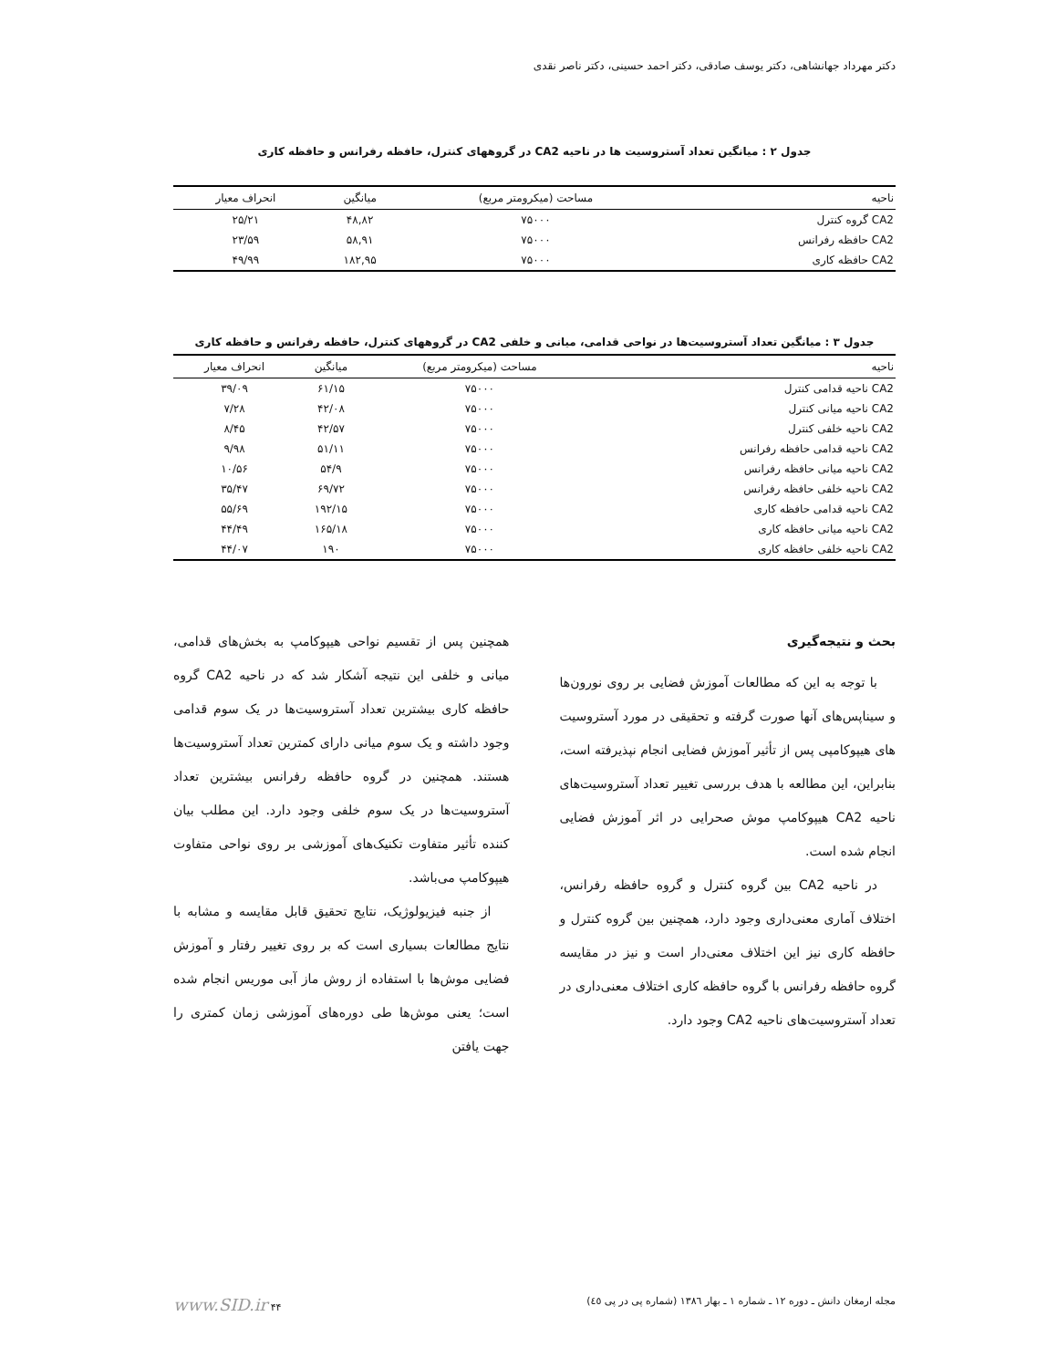دکتر مهرداد جهانشاهی، دکتر یوسف صادقی، دکتر احمد حسینی، دکتر ناصر نقدی
جدول ۲ : میانگین تعداد آستروسیت ها در ناحیه CA2 در گروههای کنترل، حافظه رفرانس و حافظه کاری
| ناحیه | مساحت (میکرومتر مربع) | میانگین | انحراف معیار |
| --- | --- | --- | --- |
| CA2 گروه کنترل | ۷۵۰۰۰ | ۴۸,۸۲ | ۲۵/۲۱ |
| CA2 حافظه رفرانس | ۷۵۰۰۰ | ۵۸,۹۱ | ۲۳/۵۹ |
| CA2 حافظه کاری | ۷۵۰۰۰ | ۱۸۲,۹۵ | ۴۹/۹۹ |
جدول ۳ : میانگین تعداد آستروسیت‌ها در نواحی قدامی، میانی و خلفی CA2 در گروههای کنترل، حافظه رفرانس و حافظه کاری
| ناحیه | مساحت (میکرومتر مربع) | میانگین | انحراف معیار |
| --- | --- | --- | --- |
| CA2 ناحیه قدامی کنترل | ۷۵۰۰۰ | ۶۱/۱۵ | ۳۹/۰۹ |
| CA2 ناحیه میانی کنترل | ۷۵۰۰۰ | ۴۲/۰۸ | ۷/۲۸ |
| CA2 ناحیه خلفی کنترل | ۷۵۰۰۰ | ۴۲/۵۷ | ۸/۴۵ |
| CA2 ناحیه قدامی حافظه رفرانس | ۷۵۰۰۰ | ۵۱/۱۱ | ۹/۹۸ |
| CA2 ناحیه میانی حافظه رفرانس | ۷۵۰۰۰ | ۵۴/۹ | ۱۰/۵۶ |
| CA2 ناحیه خلفی حافظه رفرانس | ۷۵۰۰۰ | ۶۹/۷۲ | ۳۵/۴۷ |
| CA2 ناحیه قدامی حافظه کاری | ۷۵۰۰۰ | ۱۹۲/۱۵ | ۵۵/۶۹ |
| CA2 ناحیه میانی حافظه کاری | ۷۵۰۰۰ | ۱۶۵/۱۸ | ۴۴/۴۹ |
| CA2 ناحیه خلفی حافظه کاری | ۷۵۰۰۰ | ۱۹۰ | ۴۴/۰۷ |
بحث و نتیجه‌گیری
با توجه به این که مطالعات آموزش فضایی بر روی نورون‌ها و سیناپس‌های آنها صورت گرفته و تحقیقی در مورد آستروسیت های هیپوکامپی پس از تأثیر آموزش فضایی انجام نپذیرفته است، بنابراین، این مطالعه با هدف بررسی تغییر تعداد آستروسیت‌های ناحیه CA2 هیپوکامپ موش صحرایی در اثر آموزش فضایی انجام شده است.
در ناحیه CA2 بین گروه کنترل و گروه حافظه رفرانس، اختلاف آماری معنی‌داری وجود دارد، همچنین بین گروه کنترل و حافظه کاری نیز این اختلاف معنی‌دار است و نیز در مقایسه گروه حافظه رفرانس با گروه حافظه کاری اختلاف معنی‌داری در تعداد آستروسیت‌های ناحیه CA2 وجود دارد.
همچنین پس از تقسیم نواحی هیپوکامپ به بخش‌های قدامی، میانی و خلفی این نتیجه آشکار شد که در ناحیه CA2 گروه حافظه کاری بیشترین تعداد آستروسیت‌ها در یک سوم قدامی وجود داشته و یک سوم میانی دارای کمترین تعداد آستروسیت‌ها هستند. همچنین در گروه حافظه رفرانس بیشترین تعداد آستروسیت‌ها در یک سوم خلفی وجود دارد. این مطلب بیان کننده تأثیر متفاوت تکنیک‌های آموزشی بر روی نواحی متفاوت هیپوکامپ می‌باشد.
از جنبه فیزیولوژیک، نتایج تحقیق قابل مقایسه و مشابه با نتایج مطالعات بسیاری است که بر روی تغییر رفتار و آموزش فضایی موش‌ها با استفاده از روش ماز آبی موریس انجام شده است؛ یعنی موش‌ها طی دوره‌های آموزشی زمان کمتری را جهت یافتن
مجله ارمغان دانش ـ دوره ۱۲ ـ شماره ۱ ـ بهار ۱۳۸٦ (شماره پی در پی ٤٥) ۴۴ www.SID.ir